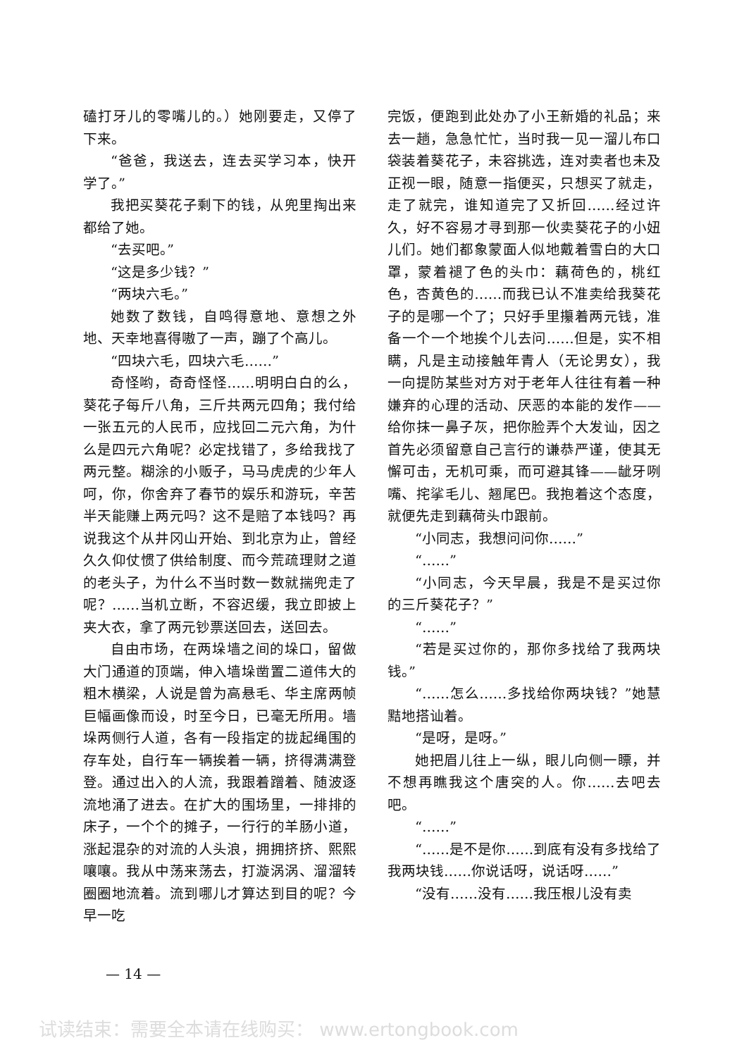磕打牙儿的零嘴儿的。）她刚要走，又停了下来。
“爸爸，我送去，连去买学习本，快开学了。”
我把买葵花子剩下的钱，从兜里掏出来都给了她。
“去买吧。”
“这是多少钱？”
“两块六毛。”
她数了数钱，自鸣得意地、意想之外地、天幸地喜得嗷了一声，蹦了个高儿。
“四块六毛，四块六毛……”
奇怪哟，奇奇怪怪……明明白白的么，葵花子每斤八角，三斤共两元四角；我付给一张五元的人民币，应找回二元六角，为什么是四元六角呢？必定找错了，多给我找了两元整。糊涂的小贩子，马马虎虎的少年人呵，你，你舍弃了春节的娱乐和游玩，辛苦半天能赚上两元吗？这不是赔了本钱吗？再说我这个从井冈山开始、到北京为止，曾经久久仰仗惯了供给制度、而今荒疏理财之道的老头子，为什么不当时数一数就揣兜走了呢？……当机立断，不容迟缓，我立即披上夹大衣，拿了两元钞票送回去，送回去。
自由市场，在两垛墙之间的垛口，留做大门通道的顶端，伸入墙垛凿置二道伟大的粗木横梁，人说是曾为高悬毛、华主席两帧巨幅画像而设，时至今日，已毫无所用。墙垛两侧行人道，各有一段指定的拢起绳围的存车处，自行车一辆挨着一辆，挤得满满登登。通过出入的人流，我跟着蹭着、随波逐流地涌了进去。在扩大的围场里，一排排的床子，一个个的摊子，一行行的羊肠小道，涨起混杂的对流的人头浪，拥拥挤挤、熙熙嚷嚷。我从中荡来荡去，打漩涡涡、溜溜转圈圈地流着。流到哪儿才算达到目的呢？今早一吃
完饭，便跑到此处办了小王新婚的礼品；来去一趟，急急忙忙，当时我一见一溜儿布口袋装着葵花子，未容挑选，连对卖者也未及正视一眼，随意一指便买，只想买了就走，走了就完，谁知道完了又折回……经过许久，好不容易才寻到那一伙卖葵花子的小妞儿们。她们都象蒙面人似地戴着雪白的大口罩，蒙着褪了色的头巾：藕荷色的，桃红色，杏黄色的……而我已认不准卖给我葵花子的是哪一个了；只好手里攥着两元钱，准备一个一个地挨个儿去问……但是，实不相瞒，凡是主动接触年青人（无论男女），我一向提防某些对方对于老年人往往有着一种嫌弃的心理的活动、厌恶的本能的发作——给你抹一鼻子灰，把你脸弄个大发讪，因之首先必须留意自己言行的谦恭严谨，使其无懈可击，无机可乘，而可避其锋——龇牙咧嘴、挓挲毛儿、翘尾巴。我抱着这个态度，就便先走到藕荷头巾跟前。
“小同志，我想问问你……”
“……”
“小同志，今天早晨，我是不是买过你的三斤葵花子？”
“……”
“若是买过你的，那你多找给了我两块钱。”
“……怎么……多找给你两块钱？”她慧黠地搭讪着。
“是呀，是呀。”
她把眉儿往上一纵，眼儿向侧一瞟，并不想再瞧我这个唐突的人。你……去吧去吧。
“……”
“……是不是你……到底有没有多找给了我两块钱……你说话呀，说话呀……”
“没有……没有……我压根儿没有卖
— 14 —
试读结束：需要全本请在线购买： www.ertongbook.com